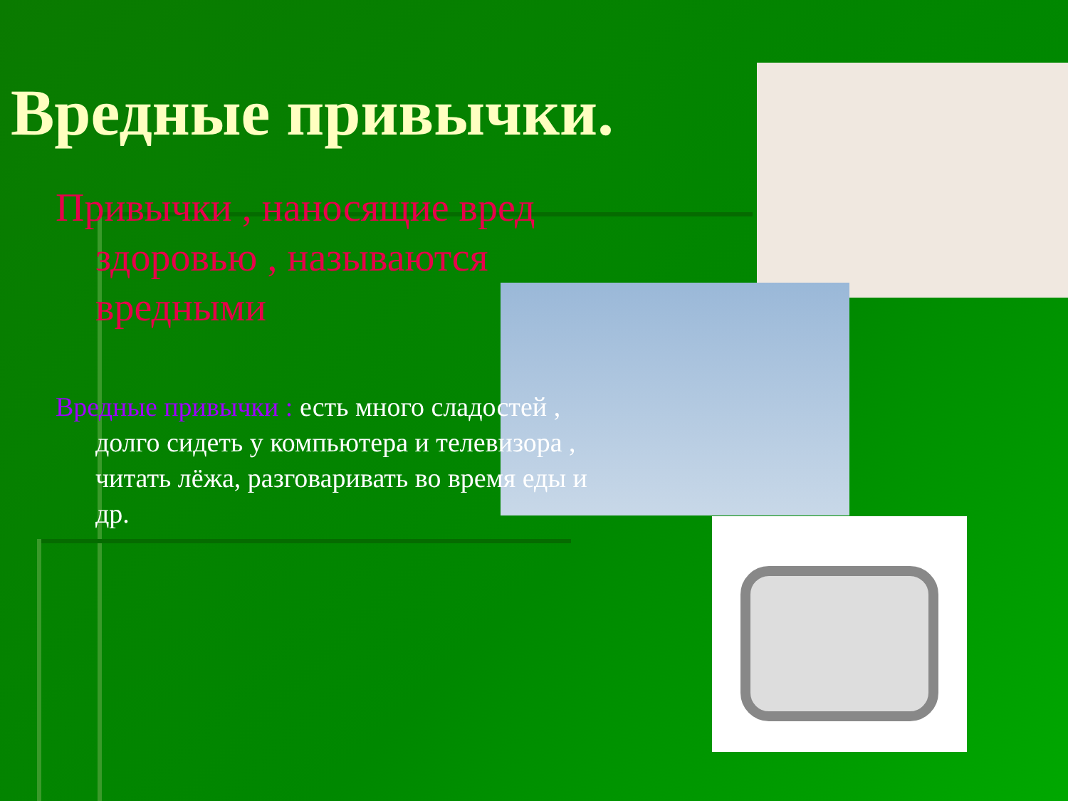Вредные привычки.
Привычки , наносящие вред здоровью , называются вредными
Вредные привычки : есть много сладостей , долго сидеть у компьютера и телевизора , читать лёжа, разговаривать во время еды и др.